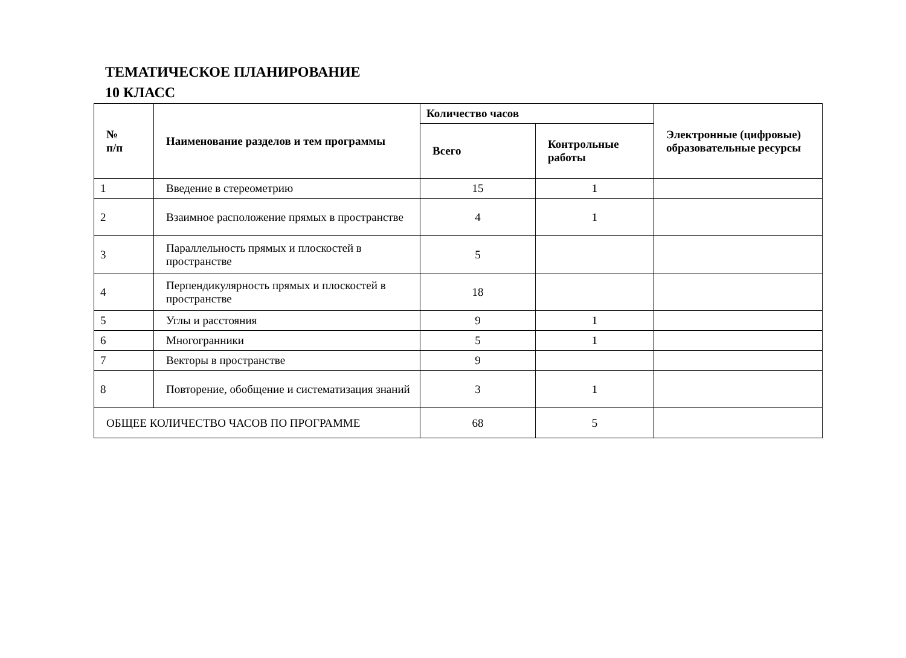ТЕМАТИЧЕСКОЕ ПЛАНИРОВАНИЕ
10 КЛАСС
| № п/п | Наименование разделов и тем программы | Количество часов | | Электронные (цифровые) образовательные ресурсы |
| --- | --- | --- | --- | --- |
| | | Всего | Контрольные работы | |
| 1 | Введение в стереометрию | 15 | 1 | |
| 2 | Взаимное расположение прямых в пространстве | 4 | 1 | |
| 3 | Параллельность прямых и плоскостей в пространстве | 5 | | |
| 4 | Перпендикулярность прямых и плоскостей в пространстве | 18 | | |
| 5 | Углы и расстояния | 9 | 1 | |
| 6 | Многогранники | 5 | 1 | |
| 7 | Векторы в пространстве | 9 | | |
| 8 | Повторение, обобщение и систематизация знаний | 3 | 1 | |
| ОБЩЕЕ КОЛИЧЕСТВО ЧАСОВ ПО ПРОГРАММЕ | | 68 | 5 | |